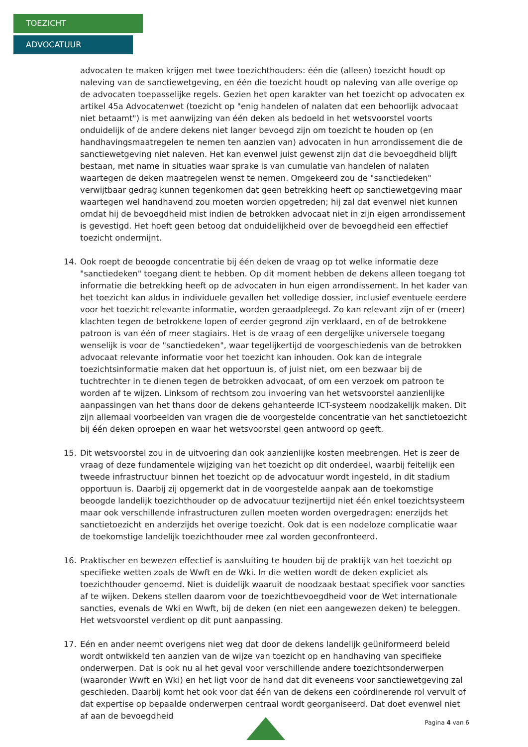TOEZICHT
ADVOCATUUR
advocaten te maken krijgen met twee toezichthouders: één die (alleen) toezicht houdt op naleving van de sanctiewetgeving, en één die toezicht houdt op naleving van alle overige op de advocaten toepasselijke regels. Gezien het open karakter van het toezicht op advocaten ex artikel 45a Advocatenwet (toezicht op "enig handelen of nalaten dat een behoorlijk advocaat niet betaamt") is met aanwijzing van één deken als bedoeld in het wetsvoorstel voorts onduidelijk of de andere dekens niet langer bevoegd zijn om toezicht te houden op (en handhavingsmaatregelen te nemen ten aanzien van) advocaten in hun arrondissement die de sanctiewetgeving niet naleven. Het kan evenwel juist gewenst zijn dat die bevoegdheid blijft bestaan, met name in situaties waar sprake is van cumulatie van handelen of nalaten waartegen de deken maatregelen wenst te nemen. Omgekeerd zou de "sanctiedeken" verwijtbaar gedrag kunnen tegenkomen dat geen betrekking heeft op sanctiewetgeving maar waartegen wel handhavend zou moeten worden opgetreden; hij zal dat evenwel niet kunnen omdat hij de bevoegdheid mist indien de betrokken advocaat niet in zijn eigen arrondissement is gevestigd. Het hoeft geen betoog dat onduidelijkheid over de bevoegdheid een effectief toezicht ondermijnt.
14. Ook roept de beoogde concentratie bij één deken de vraag op tot welke informatie deze "sanctiedeken" toegang dient te hebben. Op dit moment hebben de dekens alleen toegang tot informatie die betrekking heeft op de advocaten in hun eigen arrondissement. In het kader van het toezicht kan aldus in individuele gevallen het volledige dossier, inclusief eventuele eerdere voor het toezicht relevante informatie, worden geraadpleegd. Zo kan relevant zijn of er (meer) klachten tegen de betrokkene lopen of eerder gegrond zijn verklaard, en of de betrokkene patroon is van één of meer stagiairs. Het is de vraag of een dergelijke universele toegang wenselijk is voor de "sanctiedeken", waar tegelijkertijd de voorgeschiedenis van de betrokken advocaat relevante informatie voor het toezicht kan inhouden. Ook kan de integrale toezichtsinformatie maken dat het opportuun is, of juist niet, om een bezwaar bij de tuchtrechter in te dienen tegen de betrokken advocaat, of om een verzoek om patroon te worden af te wijzen. Linksom of rechtsom zou invoering van het wetsvoorstel aanzienlijke aanpassingen van het thans door de dekens gehanteerde ICT-systeem noodzakelijk maken. Dit zijn allemaal voorbeelden van vragen die de voorgestelde concentratie van het sanctietoezicht bij één deken oproepen en waar het wetsvoorstel geen antwoord op geeft.
15. Dit wetsvoorstel zou in de uitvoering dan ook aanzienlijke kosten meebrengen. Het is zeer de vraag of deze fundamentele wijziging van het toezicht op dit onderdeel, waarbij feitelijk een tweede infrastructuur binnen het toezicht op de advocatuur wordt ingesteld, in dit stadium opportuun is. Daarbij zij opgemerkt dat in de voorgestelde aanpak aan de toekomstige beoogde landelijk toezichthouder op de advocatuur tezijnertijd niet één enkel toezichtsysteem maar ook verschillende infrastructuren zullen moeten worden overgedragen: enerzijds het sanctietoezicht en anderzijds het overige toezicht. Ook dat is een nodeloze complicatie waar de toekomstige landelijk toezichthouder mee zal worden geconfronteerd.
16. Praktischer en bewezen effectief is aansluiting te houden bij de praktijk van het toezicht op specifieke wetten zoals de Wwft en de Wki. In die wetten wordt de deken expliciet als toezichthouder genoemd. Niet is duidelijk waaruit de noodzaak bestaat specifiek voor sancties af te wijken. Dekens stellen daarom voor de toezichtbevoegdheid voor de Wet internationale sancties, evenals de Wki en Wwft, bij de deken (en niet een aangewezen deken) te beleggen. Het wetsvoorstel verdient op dit punt aanpassing.
17. Eén en ander neemt overigens niet weg dat door de dekens landelijk geüniformeerd beleid wordt ontwikkeld ten aanzien van de wijze van toezicht op en handhaving van specifieke onderwerpen. Dat is ook nu al het geval voor verschillende andere toezichtsonderwerpen (waaronder Wwft en Wki) en het ligt voor de hand dat dit eveneens voor sanctiewetgeving zal geschieden. Daarbij komt het ook voor dat één van de dekens een coördinerende rol vervult of dat expertise op bepaalde onderwerpen centraal wordt georganiseerd. Dat doet evenwel niet af aan de bevoegdheid
Pagina 4 van 6